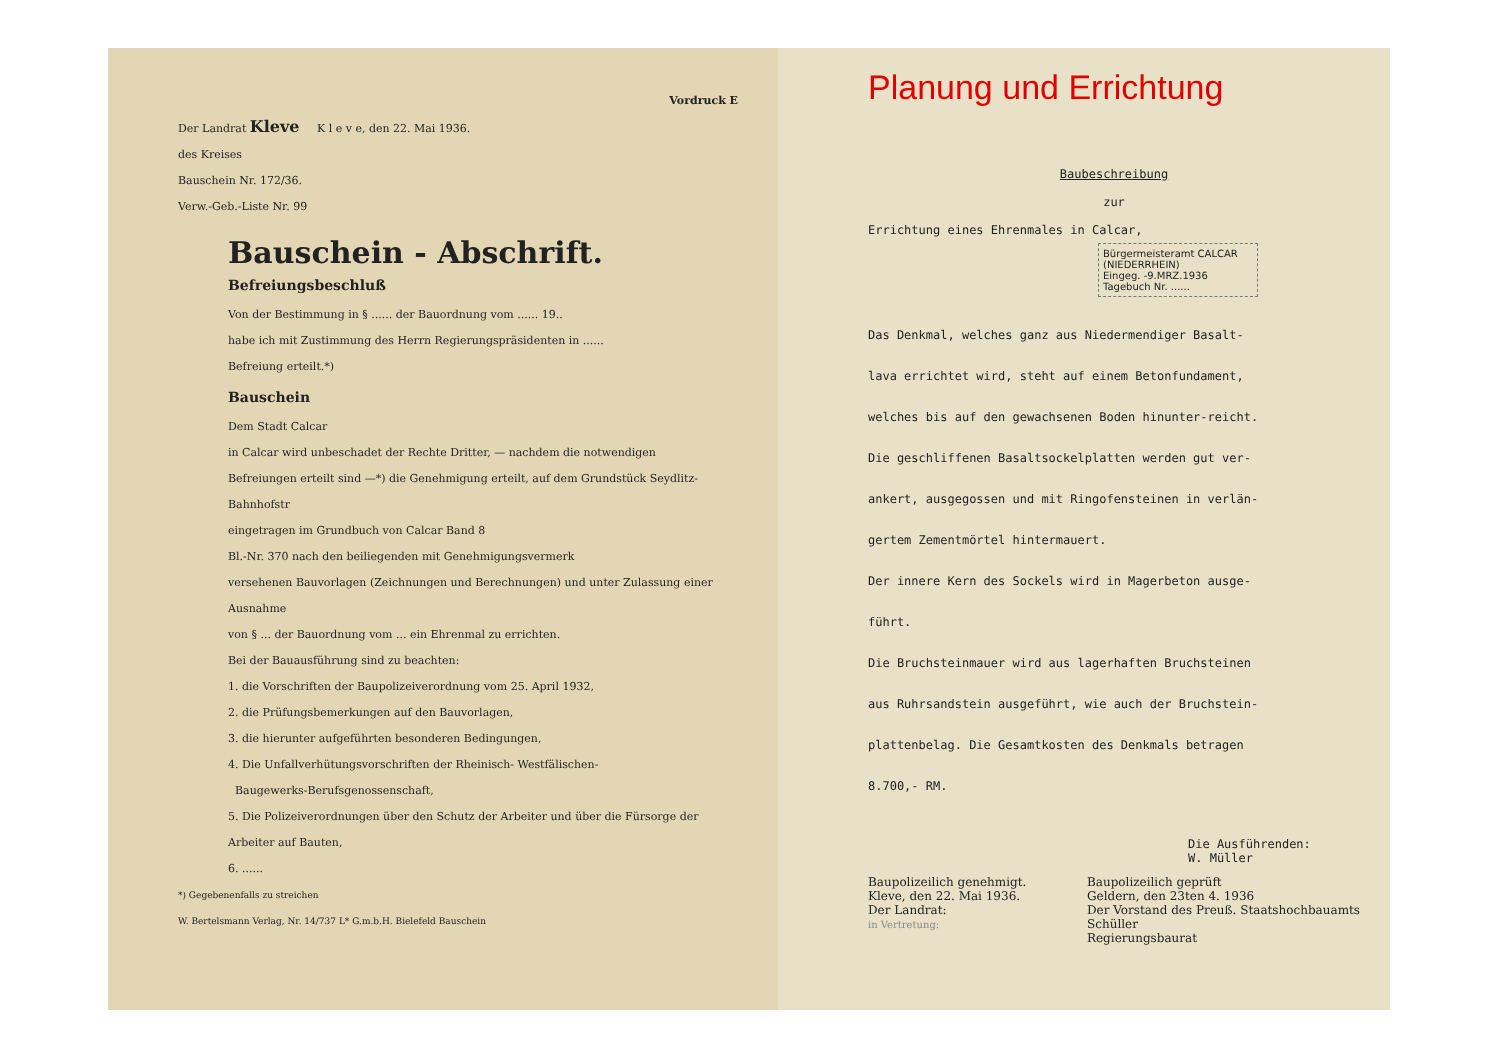Vordruck E
Der Landrat Kleve K l e v e, den 22. Mai 1936.
des Kreises
Bauschein Nr. 172/36.
Verw.-Geb.-Liste Nr. 99
Bauschein - Abschrift.
Befreiungsbeschluß
Von der Bestimmung in § ...... der Bauordnung vom ...... 19..
habe ich mit Zustimmung des Herrn Regierungspräsidenten in ......
Befreiung erteilt.*)
Bauschein
Dem Stadt Calcar
in Calcar wird unbeschadet der Rechte Dritter, — nachdem die notwendigen
Befreiungen erteilt sind —*) die Genehmigung erteilt, auf dem Grundstück Seydlitz-Bahnhofstr
eingetragen im Grundbuch von Calcar Band 8
Bl.-Nr. 370 nach den beiliegenden mit Genehmigungsvermerk
versehenen Bauvorlagen (Zeichnungen und Berechnungen) und unter Zulassung einer Ausnahme
von § ... der Bauordnung vom ... ein Ehrenmal zu errichten.
Bei der Bauausführung sind zu beachten:
1. die Vorschriften der Baupolizeiverordnung vom 25. April 1932,
2. die Prüfungsbemerkungen auf den Bauvorlagen,
3. die hierunter aufgeführten besonderen Bedingungen,
4. Die Unfallverhütungsvorschriften der Rheinisch- Westfälischen-
Baugewerks-Berufsgenossenschaft,
5. Die Polizeiverordnungen über den Schutz der Arbeiter und über die Fürsorge der Arbeiter auf Bauten,
6. ......
*) Gegebenenfalls zu streichen
W. Bertelsmann Verlag, Nr. 14/737 L* G.m.b.H. Bielefeld Bauschein
Planung und Errichtung
Baubeschreibung
zur
Errichtung eines Ehrenmales in Calcar,
Bürgermeisteramt CALCAR (NIEDERRHEIN)
Eingeg. -9.MRZ.1936
Tagebuch Nr. ......
Das Denkmal, welches ganz aus Niedermendiger Basalt-
lava errichtet wird, steht auf einem Betonfundament,
welches bis auf den gewachsenen Boden hinunter-reicht.
Die geschliffenen Basaltsockelplatten werden gut ver-
ankert, ausgegossen und mit Ringofensteinen in verlän-
gertem Zementmörtel hintermauert.
Der innere Kern des Sockels wird in Magerbeton ausge-
führt.
Die Bruchsteinmauer wird aus lagerhaften Bruchsteinen
aus Ruhrsandstein ausgeführt, wie auch der Bruchstein-
plattenbelag. Die Gesamtkosten des Denkmals betragen
8.700,- RM.
Die Ausführenden:
W. Müller
Baupolizeilich genehmigt.
Kleve, den 22. Mai 1936.
Der Landrat:
in Vertretung:
Baupolizeilich geprüft
Geldern, den 23ten 4. 1936
Der Vorstand des Preuß. Staatshochbauamts
Schüller
Regierungsbaurat